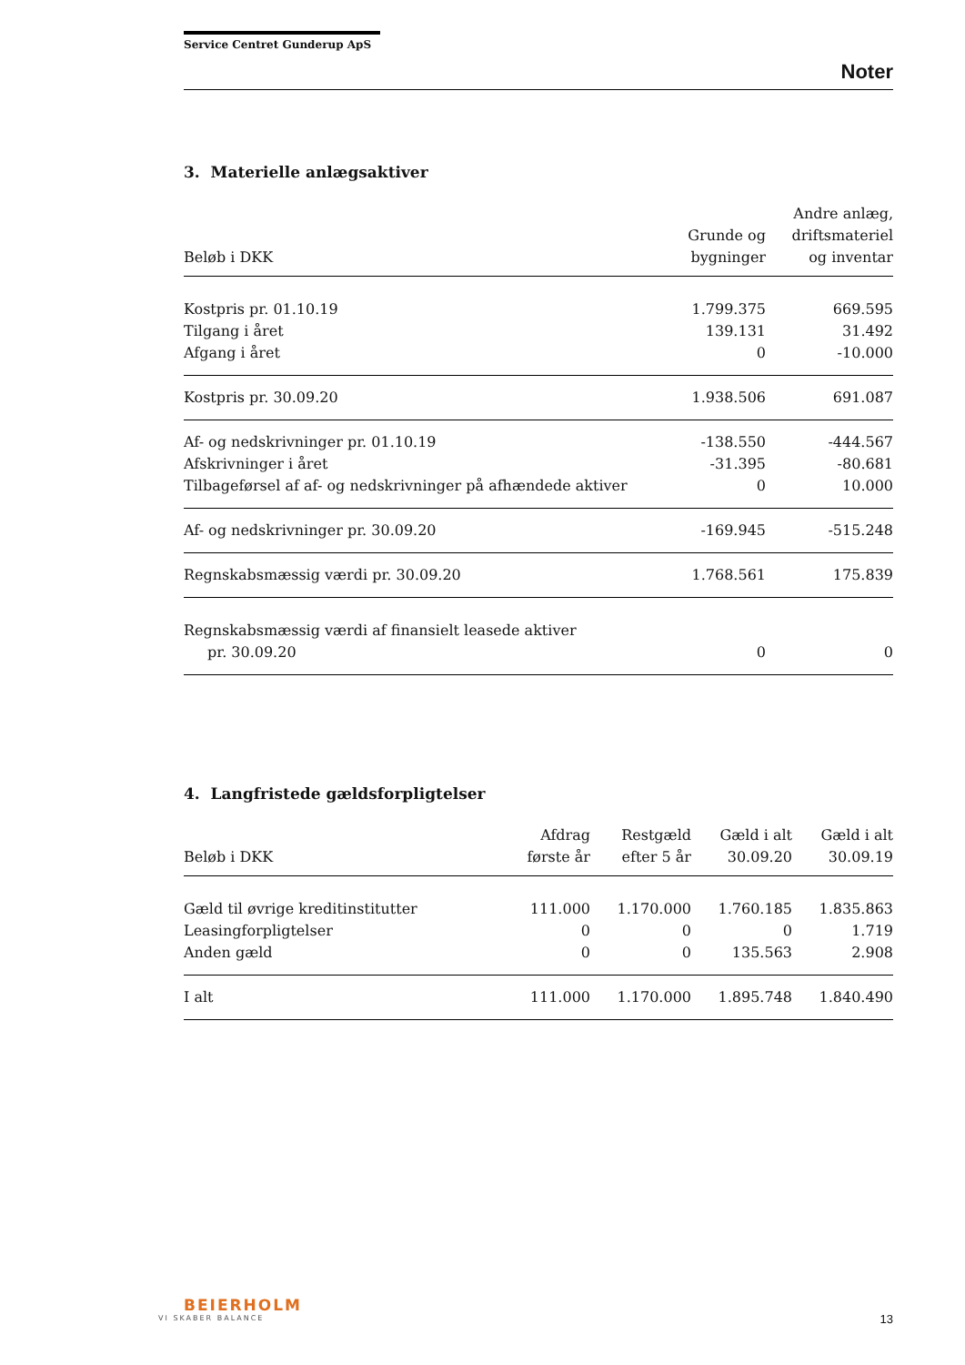Service Centret Gunderup ApS
Noter
3. Materielle anlægsaktiver
| Beløb i DKK | Grunde og bygninger | Andre anlæg, driftsmateriel og inventar |
| --- | --- | --- |
| Kostpris pr. 01.10.19 | 1.799.375 | 669.595 |
| Tilgang i året | 139.131 | 31.492 |
| Afgang i året | 0 | -10.000 |
| Kostpris pr. 30.09.20 | 1.938.506 | 691.087 |
| Af- og nedskrivninger pr. 01.10.19 | -138.550 | -444.567 |
| Afskrivninger i året | -31.395 | -80.681 |
| Tilbageførsel af af- og nedskrivninger på afhændede aktiver | 0 | 10.000 |
| Af- og nedskrivninger pr. 30.09.20 | -169.945 | -515.248 |
| Regnskabsmæssig værdi pr. 30.09.20 | 1.768.561 | 175.839 |
| Regnskabsmæssig værdi af finansielt leasede aktiver | | |
| pr. 30.09.20 | 0 | 0 |
4. Langfristede gældsforpligtelser
| Beløb i DKK | Afdrag første år | Restgæld efter 5 år | Gæld i alt 30.09.20 | Gæld i alt 30.09.19 |
| --- | --- | --- | --- | --- |
| Gæld til øvrige kreditinstitutter | 111.000 | 1.170.000 | 1.760.185 | 1.835.863 |
| Leasingforpligtelser | 0 | 0 | 0 | 1.719 |
| Anden gæld | 0 | 0 | 135.563 | 2.908 |
| I alt | 111.000 | 1.170.000 | 1.895.748 | 1.840.490 |
BEIERHOLM
VI SKABER BALANCE
13